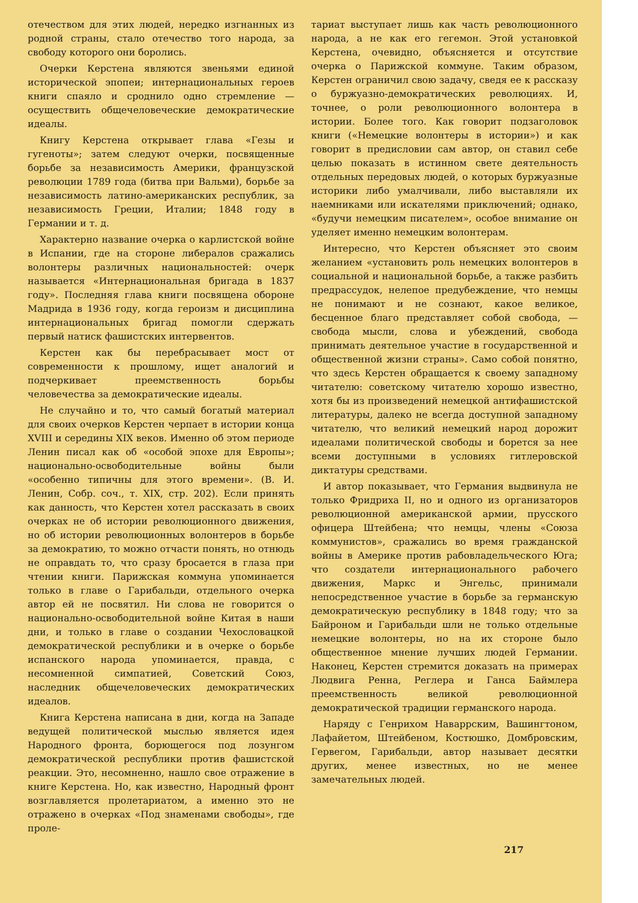отечеством для этих людей, нередко изгнанных из родной страны, стало отечество того народа, за свободу которого они боролись.
Очерки Керстена являются звеньями единой исторической эпопеи; интернациональных героев книги спаяло и сроднило одно стремление — осуществить общечеловеческие демократические идеалы.
Книгу Керстена открывает глава «Гезы и гугеноты»; затем следуют очерки, посвященные борьбе за независимость Америки, французской революции 1789 года (битва при Вальми), борьбе за независимость латино-американских республик, за независимость Греции, Италии; 1848 году в Германии и т. д.
Характерно название очерка о карлистской войне в Испании, где на стороне либералов сражались волонтеры различных национальностей: очерк называется «Интернациональная бригада в 1837 году». Последняя глава книги посвящена обороне Мадрида в 1936 году, когда героизм и дисциплина интернациональных бригад помогли сдержать первый натиск фашистских интервентов.
Керстен как бы перебрасывает мост от современности к прошлому, ищет аналогий и подчеркивает преемственность борьбы человечества за демократические идеалы.
Не случайно и то, что самый богатый материал для своих очерков Керстен черпает в истории конца XVIII и середины XIX веков. Именно об этом периоде Ленин писал как об «особой эпохе для Европы»; национально-освободительные войны были «особенно типичны для этого времени». (В. И. Ленин, Собр. соч., т. XIX, стр. 202). Если принять как данность, что Керстен хотел рассказать в своих очерках не об истории революционного движения, но об истории революционных волонтеров в борьбе за демократию, то можно отчасти понять, но отнюдь не оправдать то, что сразу бросается в глаза при чтении книги. Парижская коммуна упоминается только в главе о Гарибальди, отдельного очерка автор ей не посвятил. Ни слова не говорится о национально-освободительной войне Китая в наши дни, и только в главе о создании Чехословацкой демократической республики и в очерке о борьбе испанского народа упоминается, правда, с несомненной симпатией, Советский Союз, наследник общечеловеческих демократических идеалов.
Книга Керстена написана в дни, когда на Западе ведущей политической мыслью является идея Народного фронта, борющегося под лозунгом демократической республики против фашистской реакции. Это, несомненно, нашло свое отражение в книге Керстена. Но, как известно, Народный фронт возглавляется пролетариатом, а именно это не отражено в очерках «Под знаменами свободы», где проле-
тариат выступает лишь как часть революционного народа, а не как его гегемон. Этой установкой Керстена, очевидно, объясняется и отсутствие очерка о Парижской коммуне. Таким образом, Керстен ограничил свою задачу, сведя ее к рассказу о буржуазно-демократических революциях. И, точнее, о роли революционного волонтера в истории. Более того. Как говорит подзаголовок книги («Немецкие волонтеры в истории») и как говорит в предисловии сам автор, он ставил себе целью показать в истинном свете деятельность отдельных передовых людей, о которых буржуазные историки либо умалчивали, либо выставляли их наемниками или искателями приключений; однако, «будучи немецким писателем», особое внимание он уделяет именно немецким волонтерам.
Интересно, что Керстен объясняет это своим желанием «установить роль немецких волонтеров в социальной и национальной борьбе, а также разбить предрассудок, нелепое предубеждение, что немцы не понимают и не сознают, какое великое, бесценное благо представляет собой свобода, — свобода мысли, слова и убеждений, свобода принимать деятельное участие в государственной и общественной жизни страны». Само собой понятно, что здесь Керстен обращается к своему западному читателю: советскому читателю хорошо известно, хотя бы из произведений немецкой антифашистской литературы, далеко не всегда доступной западному читателю, что великий немецкий народ дорожит идеалами политической свободы и борется за нее всеми доступными в условиях гитлеровской диктатуры средствами.
И автор показывает, что Германия выдвинула не только Фридриха II, но и одного из организаторов революционной американской армии, прусского офицера Штейбена; что немцы, члены «Союза коммунистов», сражались во время гражданской войны в Америке против рабовладельческого Юга; что создатели интернационального рабочего движения, Маркс и Энгельс, принимали непосредственное участие в борьбе за германскую демократическую республику в 1848 году; что за Байроном и Гарибальди шли не только отдельные немецкие волонтеры, но на их стороне было общественное мнение лучших людей Германии. Наконец, Керстен стремится доказать на примерах Людвига Ренна, Реглера и Ганса Баймлера преемственность великой революционной демократической традиции германского народа.
Наряду с Генрихом Наваррским, Вашингтоном, Лафайетом, Штейбеном, Костюшко, Домбровским, Гервегом, Гарибальди, автор называет десятки других, менее известных, но не менее замечательных людей.
217